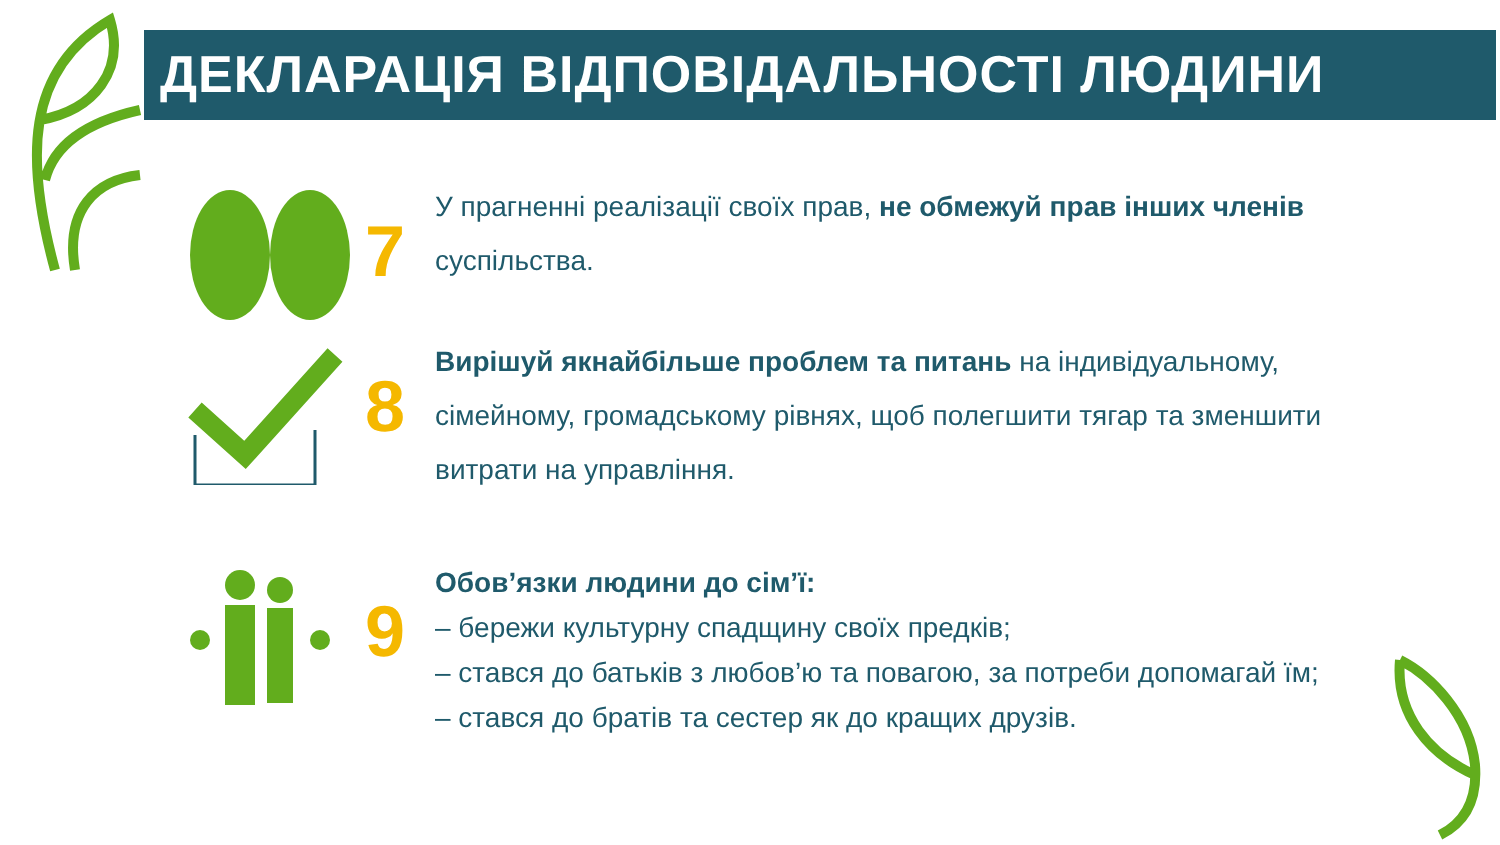ДЕКЛАРАЦІЯ ВІДПОВІДАЛЬНОСТІ ЛЮДИНИ
7
У прагненні реалізації своїх прав, не обмежуй прав інших членів суспільства.
8
Вирішуй якнайбільше проблем та питань на індивідуальному, сімейному, громадському рівнях, щоб полегшити тягар та зменшити витрати на управління.
9
Обов’язки людини до сім’ї:
– бережи культурну спадщину своїх предків;
– стався до батьків з любов’ю та повагою, за потреби допомагай їм;
– стався до братів та сестер як до кращих друзів.